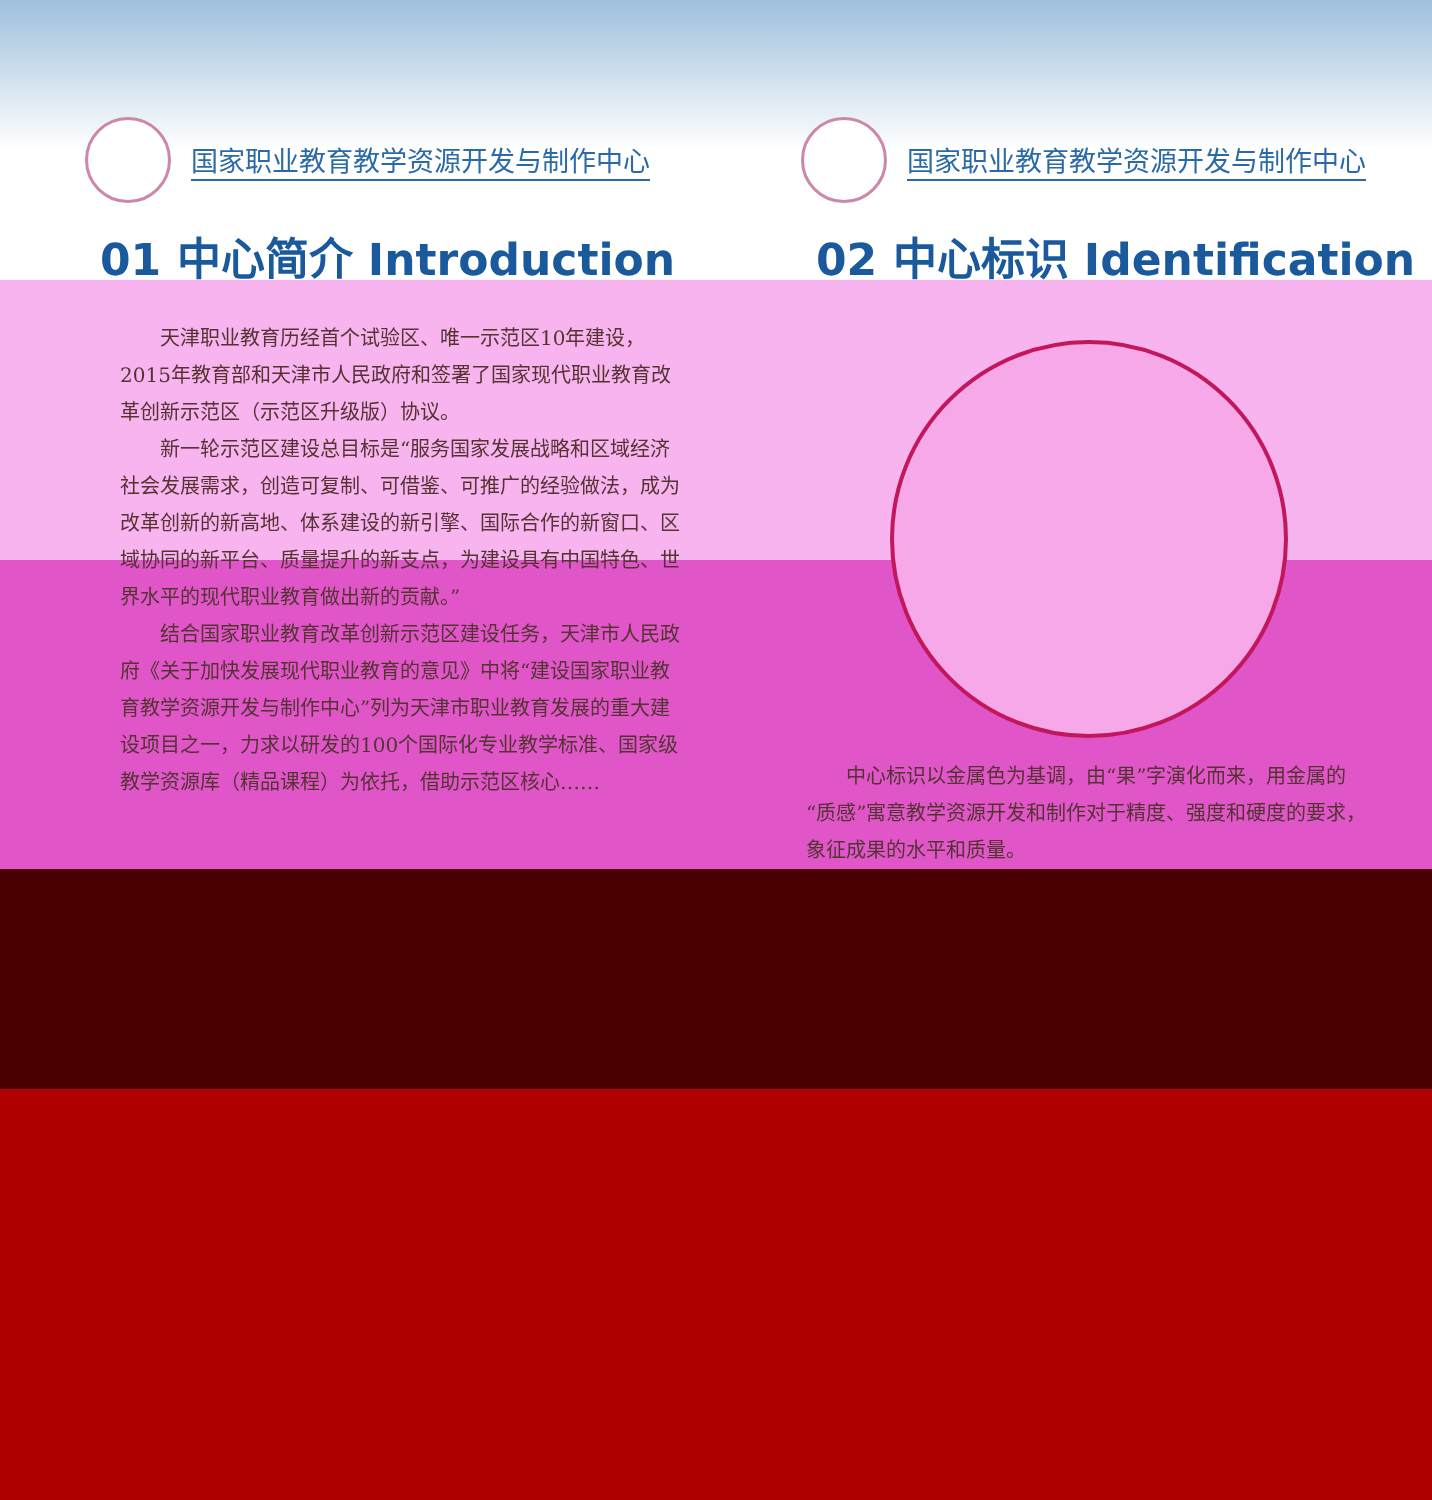国家职业教育教学资源开发与制作中心 国家职业教育教学资源开发与制作中心
01 中心简介 Introduction 02 中心标识 Identification
　　天津职业教育历经首个试验区、唯一示范区10年建设，2015年教育部和天津市人民政府和签署了国家现代职业教育改革创新示范区（示范区升级版）协议。
　　新一轮示范区建设总目标是“服务国家发展战略和区域经济社会发展需求，创造可复制、可借鉴、可推广的经验做法，成为改革创新的新高地、体系建设的新引擎、国际合作的新窗口、区域协同的新平台、质量提升的新支点，为建设具有中国特色、世界水平的现代职业教育做出新的贡献。”
　　结合国家职业教育改革创新示范区建设任务，天津市人民政府《关于加快发展现代职业教育的意见》中将“建设国家职业教育教学资源开发与制作中心”列为天津市职业教育发展的重大建设项目之一，力求以研发的100个国际化专业教学标准、国家级教学资源库（精品课程）为依托，借助示范区核心……
　　中心标识以金属色为基调，由“果”字演化而来，用金属的“质感”寓意教学资源开发和制作对于精度、强度和硬度的要求，象征成果的水平和质量。